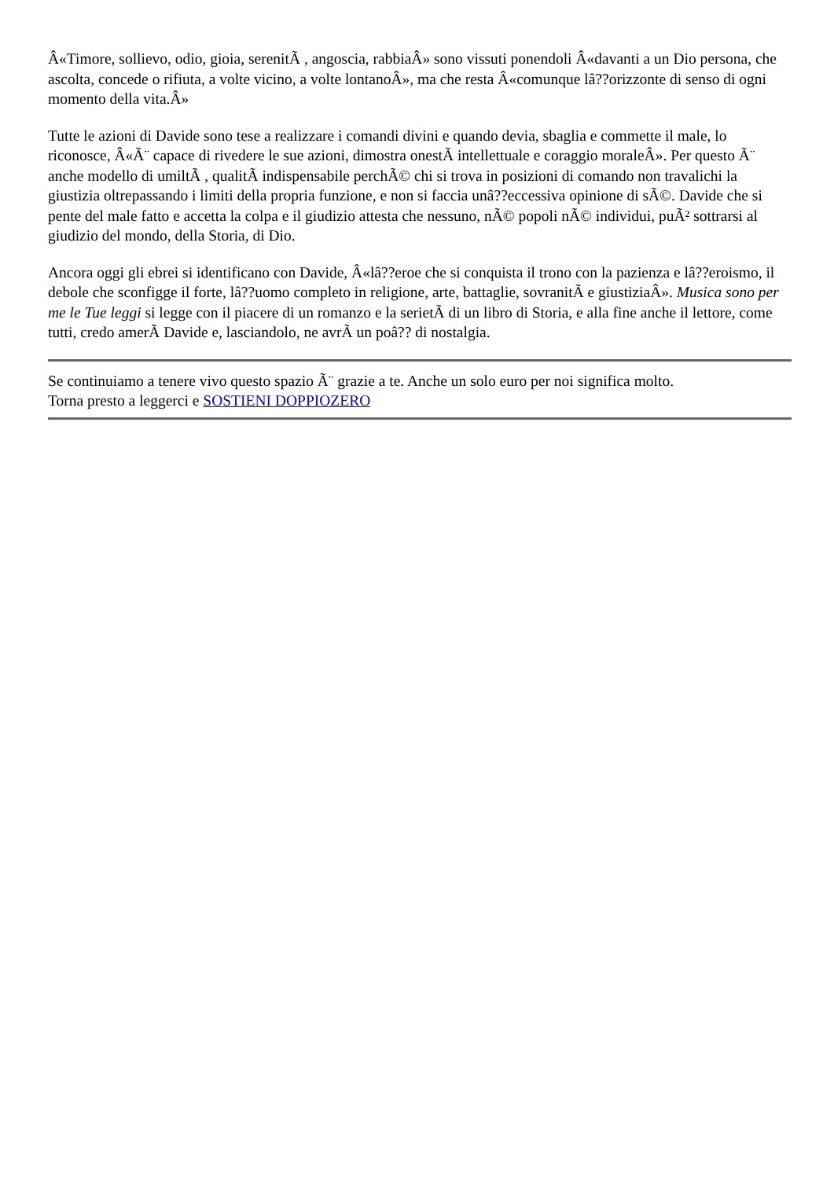Â«Timore, sollievo, odio, gioia, serenitÃ , angoscia, rabbiaÂ» sono vissuti ponendoli Â«davanti a un Dio persona, che ascolta, concede o rifiuta, a volte vicino, a volte lontanoÂ», ma che resta Â«comunque lâ??orizzonte di senso di ogni momento della vita.Â»
Tutte le azioni di Davide sono tese a realizzare i comandi divini e quando devia, sbaglia e commette il male, lo riconosce, Â«Ã¨ capace di rivedere le sue azioni, dimostra onestÃ intellettuale e coraggio moraleÂ». Per questo Ã¨ anche modello di umiltÃ , qualitÃ indispensabile perchÃ© chi si trova in posizioni di comando non travalichi la giustizia oltrepassando i limiti della propria funzione, e non si faccia unâ??eccessiva opinione di sÃ©. Davide che si pente del male fatto e accetta la colpa e il giudizio attesta che nessuno, nÃ© popoli nÃ© individui, puÃ² sottrarsi al giudizio del mondo, della Storia, di Dio.
Ancora oggi gli ebrei si identificano con Davide, Â«lâ??eroe che si conquista il trono con la pazienza e lâ??eroismo, il debole che sconfigge il forte, lâ??uomo completo in religione, arte, battaglie, sovranitÃ e giustiziaÂ». Musica sono per me le Tue leggi si legge con il piacere di un romanzo e la serietÃ di un libro di Storia, e alla fine anche il lettore, come tutti, credo amerÃ Davide e, lasciandolo, ne avrÃ un poâ?? di nostalgia.
Se continuiamo a tenere vivo questo spazio Ã¨ grazie a te. Anche un solo euro per noi significa molto.
Torna presto a leggerci e SOSTIENI DOPPIOZERO